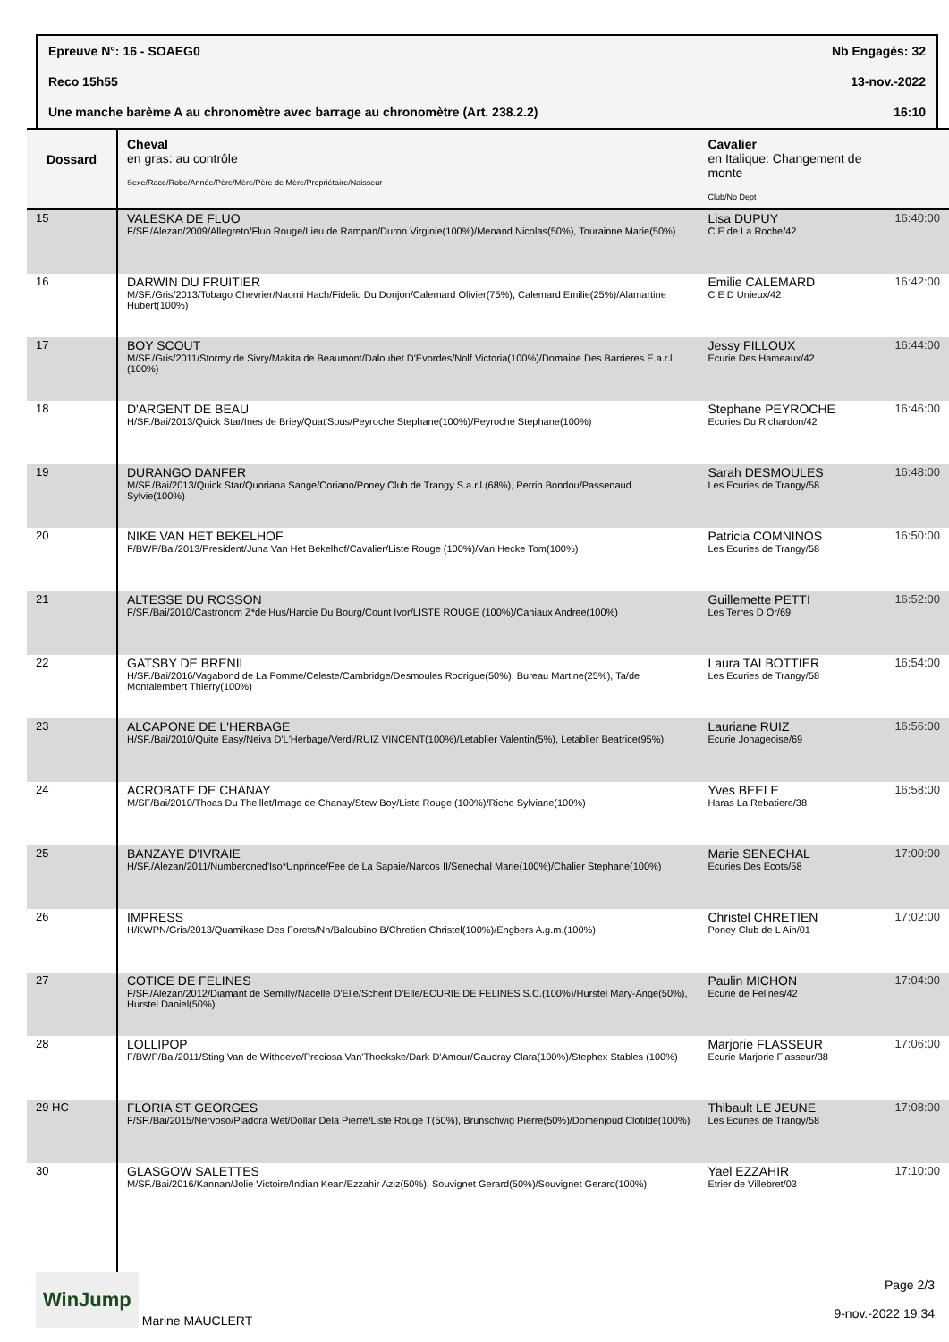Epreuve N°: 16 - SOAEG0 Nb Engagés: 32
Reco 15h55 13-nov.-2022
Une manche barème A au chronomètre avec barrage au chronomètre (Art. 238.2.2) 16:10
| Dossard | Cheval en gras: au contrôle Sexe/Race/Robe/Année/Père/Mère/Père de Mère/Propriétaire/Naisseur | Cavalier en Italique: Changement de monte Club/No Dept | |
| --- | --- | --- | --- |
| 15 | VALESKA DE FLUO F/SF./Alezan/2009/Allegreto/Fluo Rouge/Lieu de Rampan/Duron Virginie(100%)/Menand Nicolas(50%), Tourainne Marie(50%) | Lisa DUPUY C E de La Roche/42 | 16:40:00 |
| 16 | DARWIN DU FRUITIER M/SF./Gris/2013/Tobago Chevrier/Naomi Hach/Fidelio Du Donjon/Calemard Olivier(75%), Calemard Emilie(25%)/Alamartine Hubert(100%) | Emilie CALEMARD C E D Unieux/42 | 16:42:00 |
| 17 | BOY SCOUT M/SF./Gris/2011/Stormy de Sivry/Makita de Beaumont/Daloubet D'Evordes/Nolf Victoria(100%)/Domaine Des Barrieres E.a.r.l.(100%) | Jessy FILLOUX Ecurie Des Hameaux/42 | 16:44:00 |
| 18 | D'ARGENT DE BEAU H/SF./Bai/2013/Quick Star/Ines de Briey/Quat'Sous/Peyroche Stephane(100%)/Peyroche Stephane(100%) | Stephane PEYROCHE Ecuries Du Richardon/42 | 16:46:00 |
| 19 | DURANGO DANFER M/SF./Bai/2013/Quick Star/Quoriana Sange/Coriano/Poney Club de Trangy S.a.r.l.(68%), Perrin Bondou/Passenaud Sylvie(100%) | Sarah DESMOULES Les Ecuries de Trangy/58 | 16:48:00 |
| 20 | NIKE VAN HET BEKELHOF F/BWP/Bai/2013/President/Juna Van Het Bekelhof/Cavalier/Liste Rouge (100%)/Van Hecke Tom(100%) | Patricia COMNINOS Les Ecuries de Trangy/58 | 16:50:00 |
| 21 | ALTESSE DU ROSSON F/SF./Bai/2010/Castronom Z*de Hus/Hardie Du Bourg/Count Ivor/LISTE ROUGE (100%)/Caniaux Andree(100%) | Guillemette PETTI Les Terres D Or/69 | 16:52:00 |
| 22 | GATSBY DE BRENIL H/SF./Bai/2016/Vagabond de La Pomme/Celeste/Cambridge/Desmoules Rodrigue(50%), Bureau Martine(25%), Ta/de Montalembert Thierry(100%) | Laura TALBOTTIER Les Ecuries de Trangy/58 | 16:54:00 |
| 23 | ALCAPONE DE L'HERBAGE H/SF./Bai/2010/Quite Easy/Neiva D'L'Herbage/Verdi/RUIZ VINCENT(100%)/Letablier Valentin(5%), Letablier Beatrice(95%) | Lauriane RUIZ Ecurie Jonageoise/69 | 16:56:00 |
| 24 | ACROBATE DE CHANAY M/SF/Bai/2010/Thoas Du Theillet/Image de Chanay/Stew Boy/Liste Rouge (100%)/Riche Sylviane(100%) | Yves BEELE Haras La Rebatiere/38 | 16:58:00 |
| 25 | BANZAYE D'IVRAIE H/SF./Alezan/2011/Numberoned'Iso*Unprince/Fee de La Sapaie/Narcos II/Senechal Marie(100%)/Chalier Stephane(100%) | Marie SENECHAL Ecuries Des Ecots/58 | 17:00:00 |
| 26 | IMPRESS H/KWPN/Gris/2013/Quamikase Des Forets/Nn/Baloubino B/Chretien Christel(100%)/Engbers A.g.m.(100%) | Christel CHRETIEN Poney Club de L Ain/01 | 17:02:00 |
| 27 | COTICE DE FELINES F/SF./Alezan/2012/Diamant de Semilly/Nacelle D'Elle/Scherif D'Elle/ECURIE DE FELINES S.C.(100%)/Hurstel Mary-Ange(50%), Hurstel Daniel(50%) | Paulin MICHON Ecurie de Felines/42 | 17:04:00 |
| 28 | LOLLIPOP F/BWP/Bai/2011/Sting Van de Withoeve/Preciosa Van'Thoekske/Dark D'Amour/Gaudray Clara(100%)/Stephex Stables (100%) | Marjorie FLASSEUR Ecurie Marjorie Flasseur/38 | 17:06:00 |
| 29 HC | FLORIA ST GEORGES F/SF./Bai/2015/Nervoso/Piadora Wet/Dollar Dela Pierre/Liste Rouge T(50%), Brunschwig Pierre(50%)/Domenjoud Clotilde(100%) | Thibault LE JEUNE Les Ecuries de Trangy/58 | 17:08:00 |
| 30 | GLASGOW SALETTES M/SF./Bai/2016/Kannan/Jolie Victoire/Indian Kean/Ezzahir Aziz(50%), Souvignet Gerard(50%)/Souvignet Gerard(100%) | Yael EZZAHIR Etrier de Villebret/03 | 17:10:00 |
WinJump Marine MAUCLERT
Page 2/3
9-nov.-2022 19:34